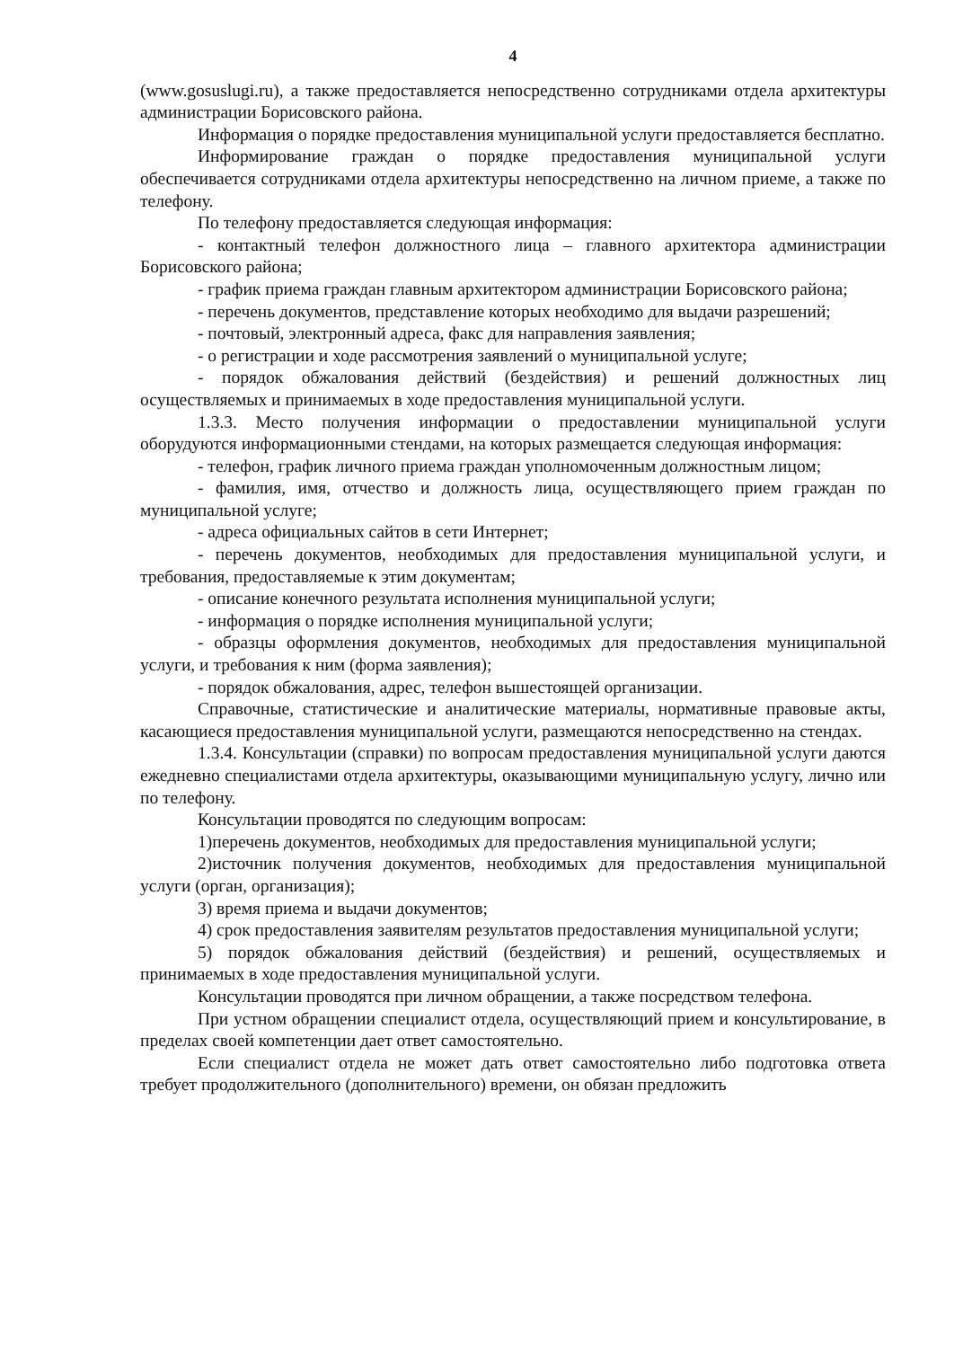4
(www.gosuslugi.ru), а также предоставляется непосредственно сотрудниками отдела архитектуры администрации Борисовского района.
Информация о порядке предоставления муниципальной услуги предоставляется бесплатно.
Информирование граждан о порядке предоставления муниципальной услуги обеспечивается сотрудниками отдела архитектуры непосредственно на личном приеме, а также по телефону.
По телефону предоставляется следующая информация:
- контактный телефон должностного лица – главного архитектора администрации Борисовского района;
- график приема граждан главным архитектором администрации Борисовского района;
- перечень документов, представление которых необходимо для выдачи разрешений;
- почтовый, электронный адреса, факс для направления заявления;
- о регистрации и ходе рассмотрения заявлений о муниципальной услуге;
- порядок обжалования действий (бездействия) и решений должностных лиц осуществляемых и принимаемых в ходе предоставления муниципальной услуги.
1.3.3. Место получения информации о предоставлении муниципальной услуги оборудуются информационными стендами, на которых размещается следующая информация:
- телефон, график личного приема граждан уполномоченным должностным лицом;
- фамилия, имя, отчество и должность лица, осуществляющего прием граждан по муниципальной услуге;
- адреса официальных сайтов в сети Интернет;
- перечень документов, необходимых для предоставления муниципальной услуги, и требования, предоставляемые к этим документам;
- описание конечного результата исполнения муниципальной услуги;
- информация о порядке исполнения муниципальной услуги;
- образцы оформления документов, необходимых для предоставления муниципальной услуги, и требования к ним (форма заявления);
- порядок обжалования, адрес, телефон вышестоящей организации.
Справочные, статистические и аналитические материалы, нормативные правовые акты, касающиеся предоставления муниципальной услуги, размещаются непосредственно на стендах.
1.3.4. Консультации (справки) по вопросам предоставления муниципальной услуги даются ежедневно специалистами отдела архитектуры, оказывающими муниципальную услугу, лично или по телефону.
Консультации проводятся по следующим вопросам:
1)перечень документов, необходимых для предоставления муниципальной услуги;
2)источник получения документов, необходимых для предоставления муниципальной услуги (орган, организация);
3) время приема и выдачи документов;
4) срок предоставления заявителям результатов предоставления муниципальной услуги;
5) порядок обжалования действий (бездействия) и решений, осуществляемых и принимаемых в ходе предоставления муниципальной услуги.
Консультации проводятся при личном обращении, а также посредством телефона.
При устном обращении специалист отдела, осуществляющий прием и консультирование, в пределах своей компетенции дает ответ самостоятельно.
Если специалист отдела не может дать ответ самостоятельно либо подготовка ответа требует продолжительного (дополнительного) времени, он обязан предложить